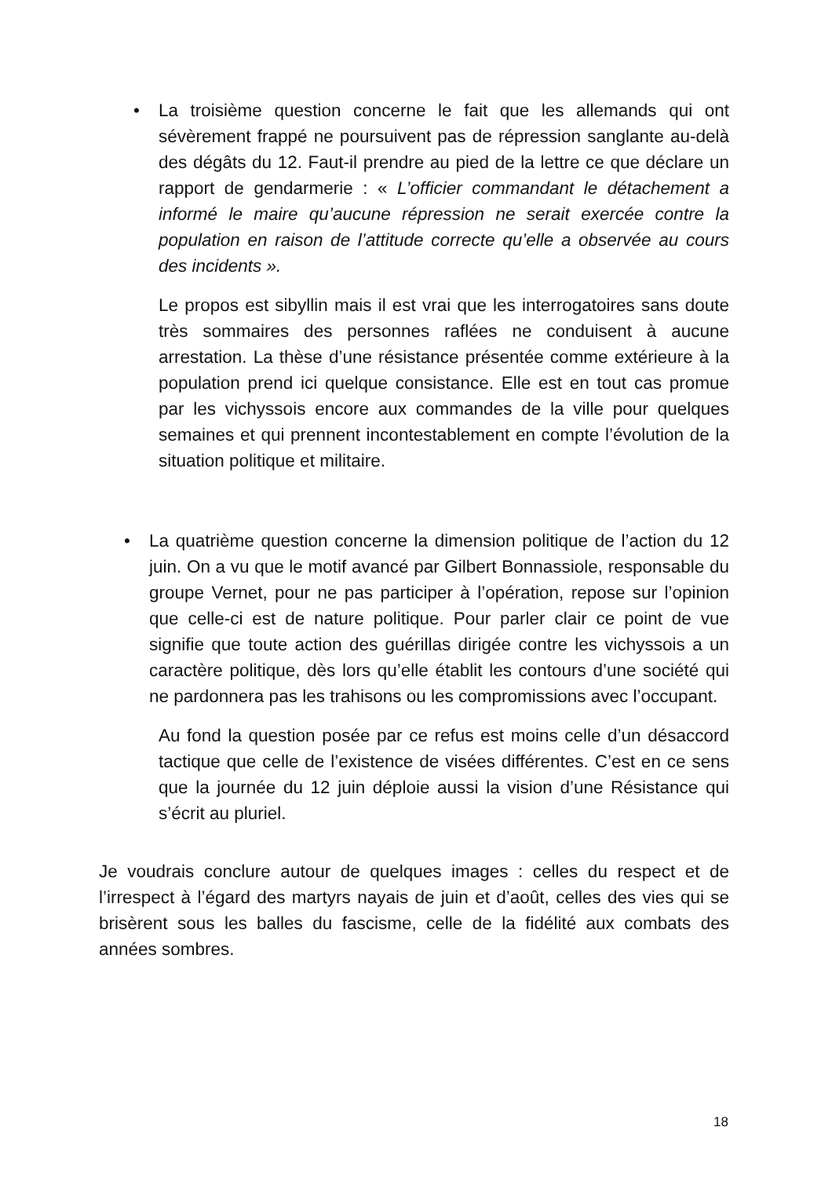La troisième question concerne le fait que les allemands qui ont sévèrement frappé ne poursuivent pas de répression sanglante au-delà des dégâts du 12. Faut-il prendre au pied de la lettre ce que déclare un rapport de gendarmerie : « L’officier commandant le détachement a informé le maire qu’aucune répression ne serait exercée contre la population en raison de l’attitude correcte qu’elle a observée au cours des incidents ».
Le propos est sibyllin mais il est vrai que les interrogatoires sans doute très sommaires des personnes raflées ne conduisent à aucune arrestation. La thèse d’une résistance présentée comme extérieure à la population prend ici quelque consistance. Elle est en tout cas promue par les vichyssois encore aux commandes de la ville pour quelques semaines et qui prennent incontestablement en compte l’évolution de la situation politique et militaire.
•
•
La quatrième question concerne la dimension politique de l’action du 12 juin. On a vu que le motif avancé par Gilbert Bonnassiole, responsable du groupe Vernet, pour ne pas participer à l’opération, repose sur l’opinion que celle-ci est de nature politique. Pour parler clair ce point de vue signifie que toute action des guérillas dirigée contre les vichyssois a un caractère politique, dès lors qu’elle établit les contours d’une société qui ne pardonnera pas les trahisons ou les compromissions avec l’occupant.
Au fond la question posée par ce refus est moins celle d’un désaccord tactique que celle de l’existence de visées différentes. C’est en ce sens que la journée du 12 juin déploie aussi la vision d’une Résistance qui s’écrit au pluriel.
Je voudrais conclure autour de quelques images : celles du respect et de l’irrespect à l’égard des martyrs nayais de juin et d’août, celles des vies qui se brisèrent sous les balles du fascisme, celle de la fidélité aux combats des années sombres.
18